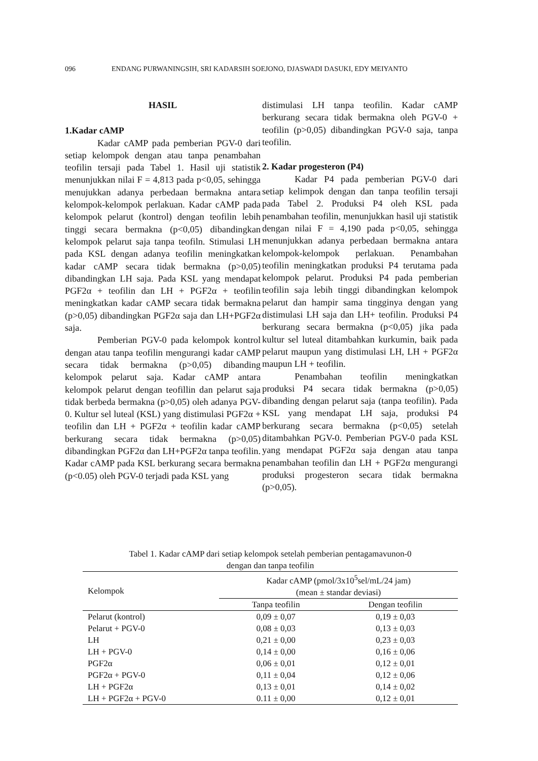096 ENDANG PURWANINGSIH, SRI KADARSIH SOEJONO, DJASWADI DASUKI, EDY MEIYANTO
HASIL
1.Kadar cAMP
Kadar cAMP pada pemberian PGV-0 dari setiap kelompok dengan atau tanpa penambahan teofilin tersaji pada Tabel 1. Hasil uji statistik menunjukkan nilai F = 4,813 pada p<0,05, sehingga menujukkan adanya perbedaan bermakna antara kelompok-kelompok perlakuan. Kadar cAMP pada kelompok pelarut (kontrol) dengan teofilin lebih tinggi secara bermakna (p<0,05) dibandingkan kelompok pelarut saja tanpa teofiln. Stimulasi LH pada KSL dengan adanya teofilin meningkatkan kadar cAMP secara tidak bermakna (p>0,05) dibandingkan LH saja. Pada KSL yang mendapat PGF2α + teofilin dan LH + PGF2α + teofilin meningkatkan kadar cAMP secara tidak bermakna (p>0,05) dibandingkan PGF2α saja dan LH+PGF2α saja.
Pemberian PGV-0 pada kelompok kontrol dengan atau tanpa teofilin mengurangi kadar cAMP secara tidak bermakna (p>0,05) dibanding kelompok pelarut saja. Kadar cAMP antara kelompok pelarut dengan teofillin dan pelarut saja tidak berbeda bermakna (p>0,05) oleh adanya PGV-0. Kultur sel luteal (KSL) yang distimulasi PGF2α + teofilin dan LH + PGF2α + teofilin kadar cAMP berkurang secara tidak bermakna (p>0,05) dibandingkan PGF2α dan LH+PGF2α tanpa teofilin. Kadar cAMP pada KSL berkurang secara bermakna (p<0.05) oleh PGV-0 terjadi pada KSL yang
distimulasi LH tanpa teofilin. Kadar cAMP berkurang secara tidak bermakna oleh PGV-0 + teofilin (p>0,05) dibandingkan PGV-0 saja, tanpa teofilin.
2. Kadar progesteron (P4)
Kadar P4 pada pemberian PGV-0 dari setiap kelimpok dengan dan tanpa teofilin tersaji pada Tabel 2. Produksi P4 oleh KSL pada penambahan teofilin, menunjukkan hasil uji statistik dengan nilai F = 4,190 pada p<0,05, sehingga menunjukkan adanya perbedaan bermakna antara kelompok-kelompok perlakuan. Penambahan teofilin meningkatkan produksi P4 terutama pada kelompok pelarut. Produksi P4 pada pemberian teofilin saja lebih tinggi dibandingkan kelompok pelarut dan hampir sama tingginya dengan yang distimulasi LH saja dan LH+ teofilin. Produksi P4 berkurang secara bermakna (p<0,05) jika pada kultur sel luteal ditambahkan kurkumin, baik pada pelarut maupun yang distimulasi LH, LH + PGF2α maupun LH + teofilin.
Penambahan teofilin meningkatkan produksi P4 secara tidak bermakna (p>0,05) dibanding dengan pelarut saja (tanpa teofilin). Pada KSL yang mendapat LH saja, produksi P4 berkurang secara bermakna (p<0,05) setelah ditambahkan PGV-0. Pemberian PGV-0 pada KSL yang mendapat PGF2α saja dengan atau tanpa penambahan teofilin dan LH + PGF2α mengurangi produksi progesteron secara tidak bermakna (p>0,05).
Tabel 1. Kadar cAMP dari setiap kelompok setelah pemberian pentagamavunon-0
dengan dan tanpa teofilin
| Kelompok | Kadar cAMP (pmol/3x10<sup>5</sup>sel/mL/24 jam) (mean ± standar deviasi) | |
| --- | --- | --- |
| | Tanpa teofilin | Dengan teofilin |
| Pelarut (kontrol) | 0,09 ± 0,07 | 0,19 ± 0,03 |
| Pelarut + PGV-0 | 0,08 ± 0,03 | 0,13 ± 0,03 |
| LH | 0,21 ± 0,00 | 0,23 ± 0,03 |
| LH + PGV-0 | 0,14 ± 0,00 | 0,16 ± 0,06 |
| PGF2α | 0,06 ± 0,01 | 0,12 ± 0,01 |
| PGF2α + PGV-0 | 0,11 ± 0,04 | 0,12 ± 0,06 |
| LH + PGF2α | 0,13 ± 0,01 | 0,14 ± 0,02 |
| LH + PGF2α + PGV-0 | 0.11 ± 0,00 | 0,12 ± 0,01 |